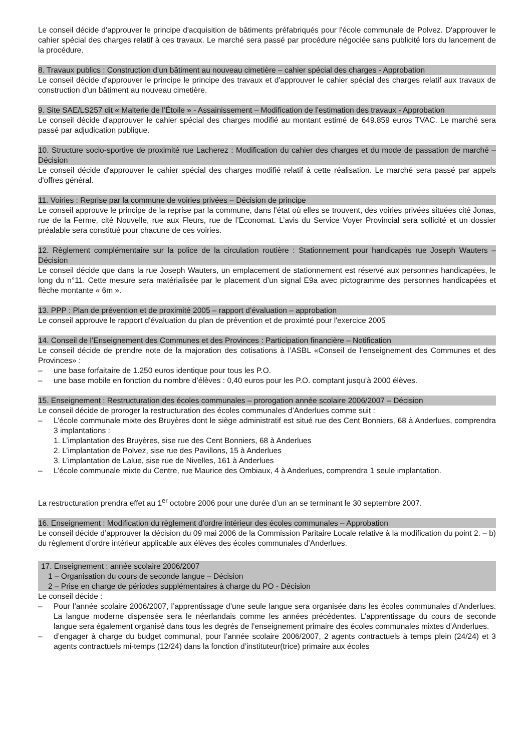Le conseil décide d'approuver le principe d'acquisition de bâtiments préfabriqués pour l'école communale de Polvez. D'approuver le cahier spécial des charges relatif à ces travaux. Le marché sera passé par procédure négociée sans publicité lors du lancement de la procédure.
8. Travaux publics : Construction d’un bâtiment au nouveau cimetière – cahier spécial des charges - Approbation
Le conseil décide d'approuver le principe le principe des travaux et d'approuver le cahier spécial des charges relatif aux travaux de construction d'un bâtiment au nouveau cimetière.
9. Site SAE/LS257 dit « Malterie de l’Étoile » - Assainissement – Modification de l’estimation des travaux - Approbation
Le conseil décide d'approuver le cahier spécial des charges modifié au montant estimé de 649.859 euros TVAC. Le marché sera passé par adjudication publique.
10. Structure socio-sportive de proximité rue Lacherez : Modification du cahier des charges et du mode de passation de marché – Décision
Le conseil décide d'approuver le cahier spécial des charges modifié relatif à cette réalisation. Le marché sera passé par appels d'offres général.
11. Voiries : Reprise par la commune de voiries privées – Décision de principe
Le conseil approuve le principe de la reprise par la commune, dans l’état où elles se trouvent, des voiries privées situées cité Jonas, rue de la Ferme, cité Nouvelle, rue aux Fleurs, rue de l’Economat. L’avis du Service Voyer Provincial sera sollicité et un dossier préalable sera constitué pour chacune de ces voiries.
12. Règlement complémentaire sur la police de la circulation routière : Stationnement pour handicapés rue Joseph Wauters – Décision
Le conseil décide que dans la rue Joseph Wauters, un emplacement de stationnement est réservé aux personnes handicapées, le long du n°11. Cette mesure sera matérialisée par le placement d’un signal E9a avec pictogramme des personnes handicapées et flèche montante « 6m ».
13. PPP : Plan de prévention et de proximité 2005 – rapport d’évaluation – approbation
Le conseil approuve le rapport d'évaluation du plan de prévention et de proximté pour l'exercice 2005
14. Conseil de l’Enseignement des Communes et des Provinces : Participation financière – Notification
Le conseil décide de prendre note de la majoration des cotisations à l’ASBL «Conseil de l’enseignement des Communes et des Provinces» :
– une base forfaitaire de 1.250 euros identique pour tous les P.O.
– une base mobile en fonction du nombre d’élèves : 0,40 euros pour les P.O. comptant jusqu’à 2000 élèves.
15. Enseignement : Restructuration des écoles communales – prorogation année scolaire 2006/2007 – Décision
Le conseil décide de proroger la restructuration des écoles communales d’Anderlues comme suit :
– L’école communale mixte des Bruyères dont le siège administratif est situé rue des Cent Bonniers, 68 à Anderlues, comprendra 3 implantations :
1. L’implantation des Bruyères, sise rue des Cent Bonniers, 68 à Anderlues
2. L’implantation de Polvez, sise rue des Pavillons, 15 à Anderlues
3. L’implantation de Lalue, sise rue de Nivelles, 161 à Anderlues
– L’école communale mixte du Centre, rue Maurice des Ombiaux, 4 à Anderlues, comprendra 1 seule implantation.
La restructuration prendra effet au 1<sup>er</sup> octobre 2006 pour une durée d’un an se terminant le 30 septembre 2007.
16. Enseignement : Modification du règlement d’ordre intérieur des écoles communales – Approbation
Le conseil décide d’approuver la décision du 09 mai 2006 de la Commission Paritaire Locale relative à la modification du point 2. – b) du règlement d’ordre intérieur applicable aux élèves des écoles communales d’Anderlues.
17. Enseignement : année scolaire 2006/2007
1 – Organisation du cours de seconde langue – Décision
2 – Prise en charge de périodes supplémentaires à charge du PO - Décision
Le conseil décide :
– Pour l’année scolaire 2006/2007, l’apprentissage d’une seule langue sera organisée dans les écoles communales d’Anderlues. La langue moderne dispensée sera le néerlandais comme les années précédentes. L’apprentissage du cours de seconde langue sera également organisé dans tous les degrés de l’enseignement primaire des écoles communales mixtes d’Anderlues.
– d’engager à charge du budget communal, pour l’année scolaire 2006/2007, 2 agents contractuels à temps plein (24/24) et 3 agents contractuels mi-temps (12/24) dans la fonction d’instituteur(trice) primaire aux écoles